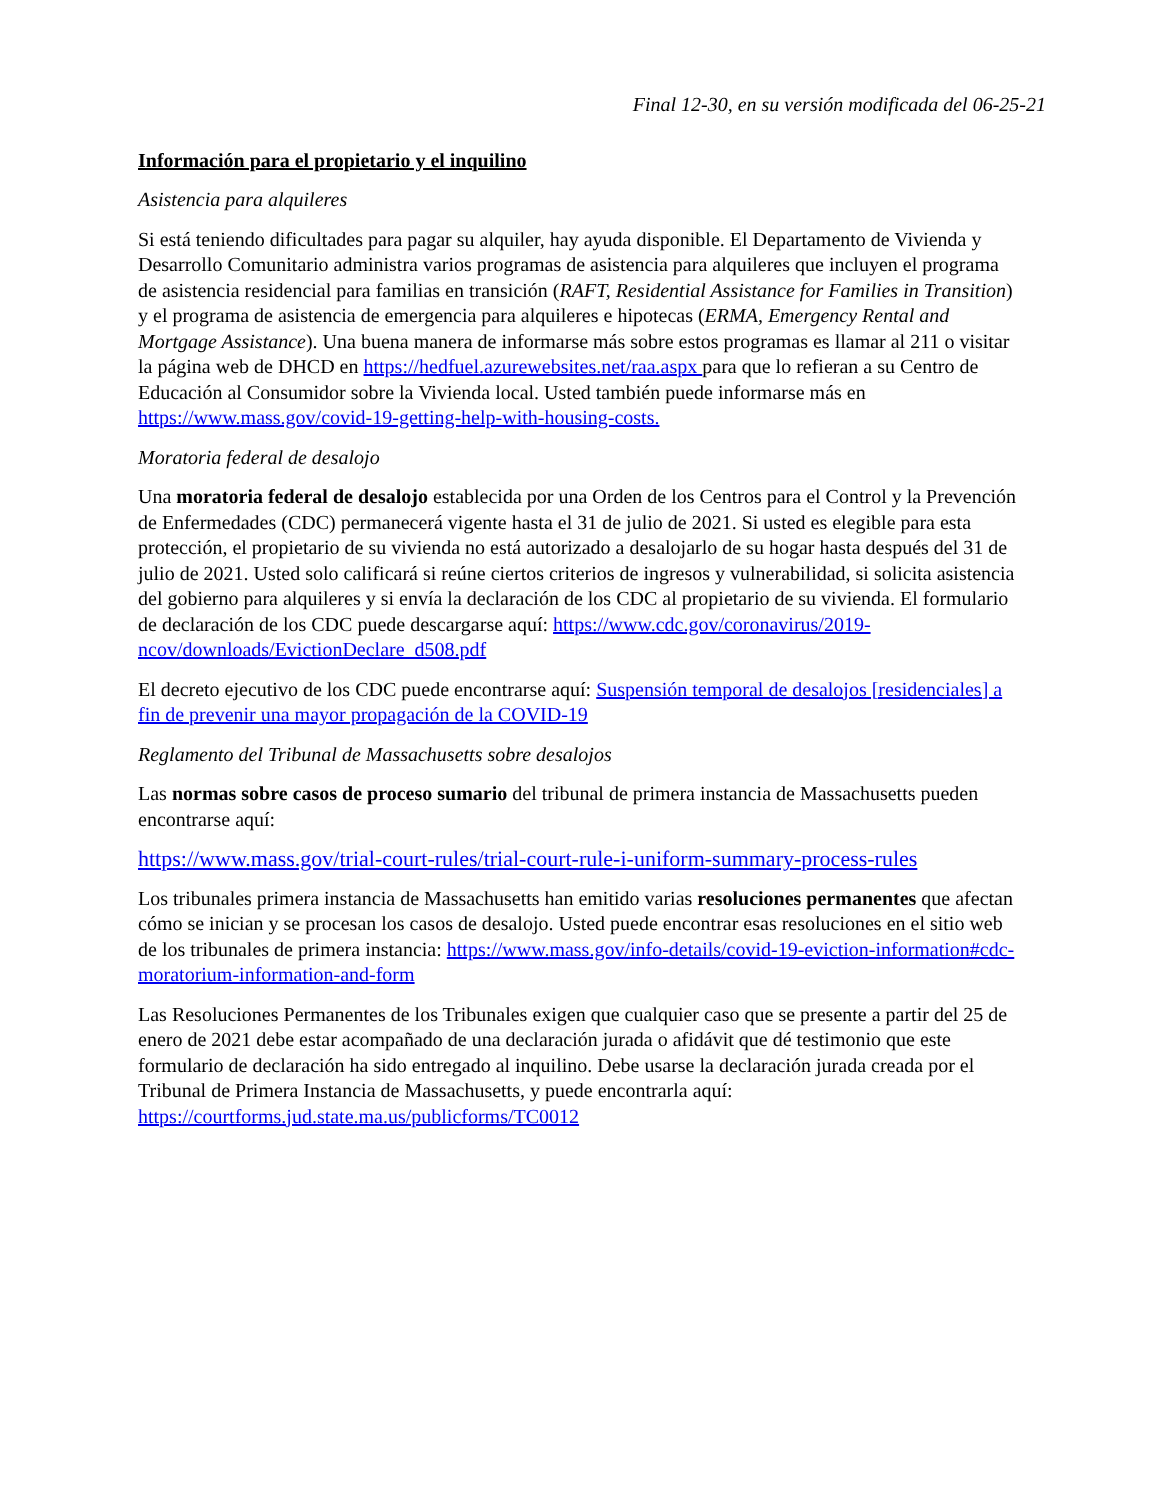Final 12-30, en su versión modificada del 06-25-21
Información para el propietario y el inquilino
Asistencia para alquileres
Si está teniendo dificultades para pagar su alquiler, hay ayuda disponible. El Departamento de Vivienda y Desarrollo Comunitario administra varios programas de asistencia para alquileres que incluyen el programa de asistencia residencial para familias en transición (RAFT, Residential Assistance for Families in Transition) y el programa de asistencia de emergencia para alquileres e hipotecas (ERMA, Emergency Rental and Mortgage Assistance). Una buena manera de informarse más sobre estos programas es llamar al 211 o visitar la página web de DHCD en https://hedfuel.azurewebsites.net/raa.aspx para que lo refieran a su Centro de Educación al Consumidor sobre la Vivienda local. Usted también puede informarse más en https://www.mass.gov/covid-19-getting-help-with-housing-costs.
Moratoria federal de desalojo
Una moratoria federal de desalojo establecida por una Orden de los Centros para el Control y la Prevención de Enfermedades (CDC) permanecerá vigente hasta el 31 de julio de 2021. Si usted es elegible para esta protección, el propietario de su vivienda no está autorizado a desalojarlo de su hogar hasta después del 31 de julio de 2021. Usted solo calificará si reúne ciertos criterios de ingresos y vulnerabilidad, si solicita asistencia del gobierno para alquileres y si envía la declaración de los CDC al propietario de su vivienda. El formulario de declaración de los CDC puede descargarse aquí: https://www.cdc.gov/coronavirus/2019-ncov/downloads/EvictionDeclare_d508.pdf
El decreto ejecutivo de los CDC puede encontrarse aquí: Suspensión temporal de desalojos [residenciales] a fin de prevenir una mayor propagación de la COVID-19
Reglamento del Tribunal de Massachusetts sobre desalojos
Las normas sobre casos de proceso sumario del tribunal de primera instancia de Massachusetts pueden encontrarse aquí:
https://www.mass.gov/trial-court-rules/trial-court-rule-i-uniform-summary-process-rules
Los tribunales primera instancia de Massachusetts han emitido varias resoluciones permanentes que afectan cómo se inician y se procesan los casos de desalojo. Usted puede encontrar esas resoluciones en el sitio web de los tribunales de primera instancia: https://www.mass.gov/info-details/covid-19-eviction-information#cdc-moratorium-information-and-form
Las Resoluciones Permanentes de los Tribunales exigen que cualquier caso que se presente a partir del 25 de enero de 2021 debe estar acompañado de una declaración jurada o afidávit que dé testimonio que este formulario de declaración ha sido entregado al inquilino. Debe usarse la declaración jurada creada por el Tribunal de Primera Instancia de Massachusetts, y puede encontrarla aquí: https://courtforms.jud.state.ma.us/publicforms/TC0012